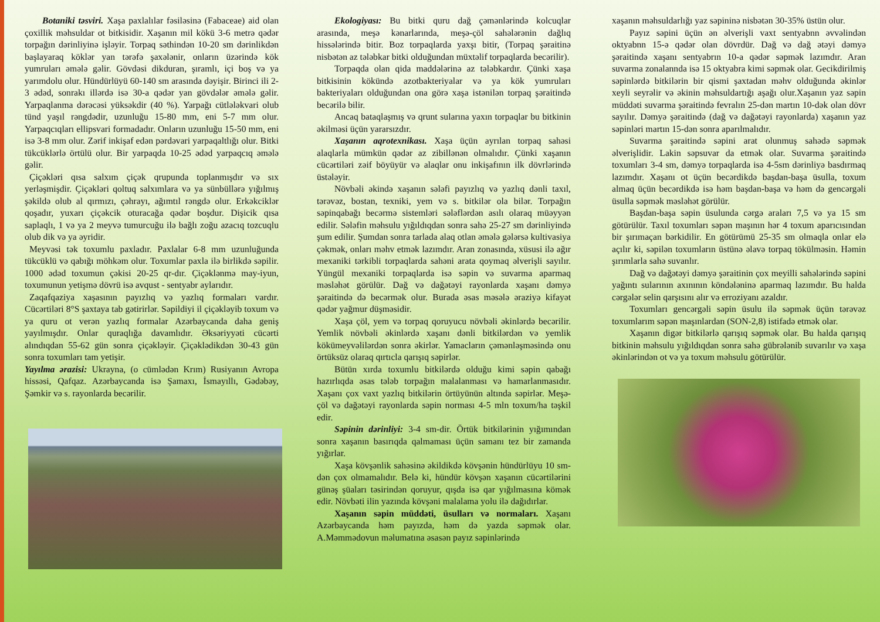Botaniki təsviri. Xaşa paxlalılar fəsiləsinə (Fabaceae) aid olan çoxillik məhsuldar ot bitkisidir. Xaşanın mil kökü 3-6 metrə qədər torpağın dərinliyinə işləyir. Torpaq səthindən 10-20 sm dərinlikdən başlayaraq köklər yan tərəfə şaxələnir, onların üzərində kök yumruları əmələ gəlir. Gövdəsi dikduran, şıramlı, içi boş və ya yarımdolu olur. Hündürlüyü 60-140 sm arasında dəyişir. Birinci ili 2-3 ədəd, sonrakı illərdə isə 30-a qədər yan gövdələr əmələ gəlir. Yarpaqlanma dərəcəsi yüksəkdir (40 %). Yarpağı cütləlәkvari olub tünd yaşıl rəngdədir, uzunluğu 15-80 mm, eni 5-7 mm olur. Yarpaqcıqları ellipsvari formadadır. Onların uzunluğu 15-50 mm, eni isə 3-8 mm olur. Zərif inkişaf edən pərdəvari yarpaqaltlığı olur. Bitki tükcüklərlə örtülü olur. Bir yarpaqda 10-25 ədəd yarpaqcıq əmələ gəlir.
Çiçəkləri qısa salxım çiçək qrupunda toplanmışdır və sıx yerləşmişdir. Çiçəkləri qoltuq salxımlara və ya sünbüllərə yığılmış şəkildə olub al qırmızı, çəhrayı, ağımtıl rəngdə olur. Erkəkciklər qoşadır, yuxarı çiçəkcik oturacağa qədər boşdur. Dişicik qısa saplaqlı, 1 və ya 2 meyvə tumurcuğu ilə bağlı zoğu azacıq tozcuqlu olub dik və ya əyridir.
Meyvəsi tək toxumlu paxladır. Paxlalar 6-8 mm uzunluğunda tükcüklü və qabığı möhkəm olur. Toxumlar paxla ilə birlikdə səpilir. 1000 ədəd toxumun çəkisi 20-25 qr-dır. Çiçəklənmə may-iyun, toxumunun yetişmə dövrü isə avqust - sentyabr aylarıdır.
Zaqafqaziya xaşasının payızlıq və yazlıq formaları vardır. Cücərtiləri 8°S şaxtaya tab gətirirlər. Səpildiyi il çiçəkləyib toxum və ya quru ot verən yazlıq formalar Azərbaycanda daha geniş yayılmışdır. Onlar quraqlığa davamlıdır. Əksəriyyəti cücərti alındıqdan 55-62 gün sonra çiçəkləyir. Çiçəklədikdən 30-43 gün sonra toxumları tam yetişir.
Yayılma ərazisi: Ukrayna, (o cümlədən Krım) Rusiyanın Avropa hissəsi, Qafqaz. Azərbaycanda isə Şamaxı, İsmayıllı, Gədəbəy, Şəmkir və s. rayonlarda becərilir.
Ekologiyası: Bu bitki quru dağ çəmənlərində kolcuqlar arasında, meşə kənarlarında, meşə-çöl sahələrənin dağlıq hissələrində bitir. Boz torpaqlarda yaxşı bitir, (Torpaq şəraitinə nisbətən az tələbkar bitki olduğundan müxtəlif torpaqlarda becərilir).
Torpaqda olan qida maddələrinə az tələbkardır. Çünki xaşa bitkisinin kökündə azotbakteriyalar və ya kök yumruları bakteriyaları olduğundan ona görə xaşa istənilən torpaq şəraitində becərilə bilir.
Ancaq bataqlaşmış və qrunt sularına yaxın torpaqlar bu bitkinin əkilməsi üçün yararsızdır.
Xaşanın aqrotexnikası. Xaşa üçün ayrılan torpaq sahəsi alaqlarla mümkün qədər az zibillənən olmalıdır. Çünki xaşanın cücərtiləri zəif böyüyür və alaqlar onu inkişafının ilk dövrlərində üstələyir.
Növbəli əkində xaşanın sələfi payızlıq və yazlıq dənli taxıl, tərəvəz, bostan, texniki, yem və s. bitkilər ola bilər. Torpağın səpinqabağı becərmə sistemləri sələflərdən asılı olaraq müəyyən edilir. Sələfin məhsulu yığıldıqdan sonra sahə 25-27 sm dərinliyində şum edilir. Şumdan sonra tarlada alaq otlan əmələ gələrsə kultivasiya çəkmək, onları məhv etmək lazımdır. Aran zonasında, xüsusi ilə ağır mexaniki tərkibli torpaqlarda sahəni arata qoymaq əlverişli sayılır. Yüngül mexaniki torpaqlarda isə səpin və suvarma aparmaq məsləhət görülür. Dağ və dağətəyi rayonlarda xaşanı dəmyə şəraitində də becərmək olur. Burada əsas məsələ əraziyə kifayət qədər yağmur düşməsidir.
Xaşa çöl, yem və torpaq qoruyucu növbəli əkinlərdə becərilir. Yemlik növbəli əkinlərdə xaşanı dənli bitkilərdən və yemlik kökümeyvəlilərdən sonra əkirlər. Yamacların çəmənləşməsində onu örtüksüz olaraq qırtıcla qarışıq səpirlər.
Bütün xırda toxumlu bitkilərdə olduğu kimi səpin qabağı hazırlıqda əsas tələb torpağın malalanması və hamarlanmasıdır. Xaşanı çox vaxt yazlıq bitkilərin örtüyünün altında səpirlər. Meşə-çöl və dağətəyi rayonlarda səpin norması 4-5 mln toxum/ha təşkil edir.
Səpinin dərinliyi: 3-4 sm-dir. Örtük bitkilərinin yığımından sonra xaşanın basırıqda qalmaması üçün samanı tez bir zamanda yığırlar.
Xaşa kövşənlik sahəsinə əkildikdə kövşənin hündürlüyu 10 sm-dən çox olmamalıdır. Belə ki, hündür kövşən xaşanın cücərtilərini günəş şüaları təsirindən qoruyur, qışda isə qar yığılmasına kömək edir. Növbəti ilin yazında kövşəni malalama yolu ilə dağıdırlar.
Xaşanın səpin müddəti, üsulları və normaları. Xaşanı Azərbaycanda həm payızda, həm də yazda səpmək olar. A.Məmmədovun məlumatına əsasən payız səpinlərində
xaşanın məhsuldarlığı yaz səpininə nisbətən 30-35% üstün olur.
Payız səpini üçün ən əlverişli vaxt sentyabnn əvvəlindən oktyabnn 15-ə qədər olan dövrdür. Dağ və dağ ətəyi dəmyə şəraitində xaşanı sentyabrın 10-a qədər səpmək lazımdır. Aran suvarma zonalannda isə 15 oktyabra kimi səpmək olar. Gecikdirilmiş səpinlərdə bitkilərin bir qismi şaxtadan məhv olduğunda əkinlər xeyli seyrəlir və əkinin məhsuldartığı aşağı olur.Xaşanın yaz səpin müddəti suvarma şəraitində fevralın 25-dən martın 10-dək olan dövr sayılır. Dəmyə şəraitində (dağ və dağətəyi rayonlarda) xaşanın yaz səpinləri martın 15-dən sonra aparılmalıdır.
Suvarma şəraitində səpini arat olunmuş sahədə səpmək əlverişlidir. Lakin səpsuvar da etmək olar. Suvarma şəraitində toxumları 3-4 sm, dəmyə torpaqlarda isə 4-5sm dərinliyə basdırmaq lazımdır. Xaşanı ot üçün becərdikdə başdan-başa üsulla, toxum almaq üçün becərdikdə isə həm başdan-başa və həm də gencərgəli üsulla səpmək məsləhət görülür.
Başdan-başa səpin üsulunda cərgə araları 7,5 və ya 15 sm götürülür. Taxıl toxumları səpən maşının hər 4 toxum aparıcısından bir şırımaçan bərkidilir. En götürümü 25-35 sm olmaqla onlar elə açılır ki, səpilən toxumların üstünə əlavə torpaq tökülməsin. Həmin şırımlarla sahə suvanlır.
Dağ və dağətəyi dəmyə şəraitinin çox meyilli sahələrində səpini yağıntı sularının axınının köndələninə aparmaq lazımdır. Bu halda cərgələr selin qarşısını alır və erroziyanı azaldır.
Toxumları gencərgəli səpin üsulu ilə səpmək üçün tərəvəz toxumlarım səpən maşınlardan (SON-2,8) istifadə etmək olar.
Xaşanın digər bitkilərlə qarışıq səpmək olar. Bu halda qarışıq bitkinin məhsulu yığıldıqdan sonra sahə gübrələnib suvarılır və xaşa əkinlərindən ot və ya toxum məhsulu götürülür.